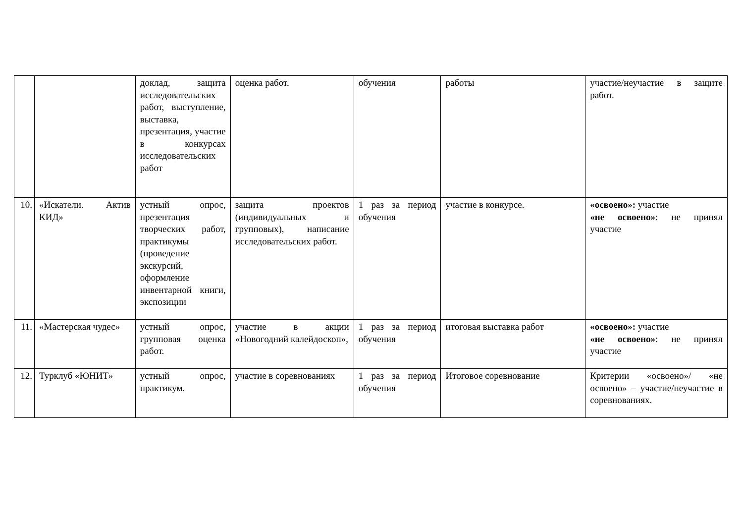| | | доклад, защита исследовательских работ, выступление, выставка, презентация, участие в конкурсах исследовательских работ | оценка работ. | обучения | работы | участие/неучастие в защите работ. |
| 10. | «Искатели. Актив КИД» | устный опрос, презентация творческих работ, практикумы (проведение экскурсий, оформление инвентарной книги, экспозиции | защита проектов (индивидуальных и групповых), написание исследовательских работ. | 1 раз за период обучения | участие в конкурсе. | «освоено»: участие «не освоено» : не принял участие |
| 11. | «Мастерская чудес» | устный опрос, групповая оценка работ. | участие в акции «Новогодний калейдоскоп», | 1 раз за период обучения | итоговая выставка работ | «освоено»: участие «не освоено» : не принял участие |
| 12. | Турклуб «ЮНИТ» | устный опрос, практикум. | участие в соревнованиях | 1 раз за период обучения | Итоговое соревнование | Критерии «освоено»/ «не освоено» – участие/неучастие в соревнованиях. |